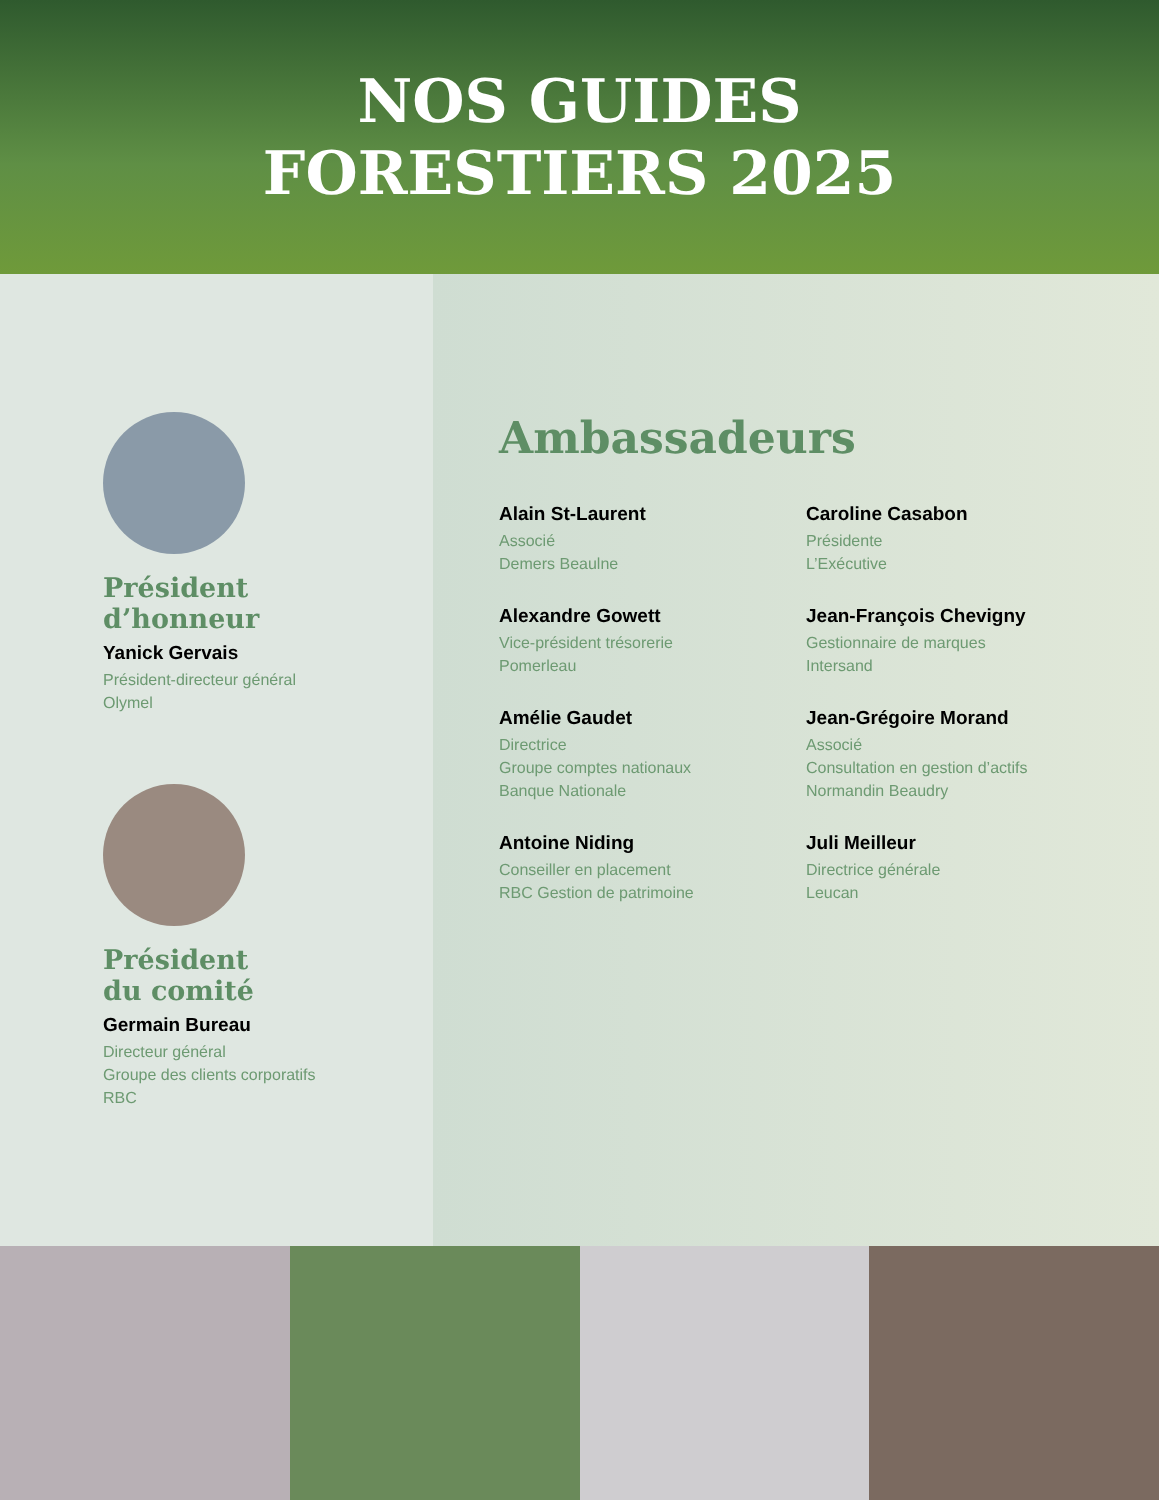NOS GUIDES
FORESTIERS 2025
Président
d’honneur
Yanick Gervais
Président-directeur général
Olymel
Président
du comité
Germain Bureau
Directeur général
Groupe des clients corporatifs
RBC
Ambassadeurs
Alain St-Laurent
Associé
Demers Beaulne
Caroline Casabon
Présidente
L’Exécutive
Alexandre Gowett
Vice-président trésorerie
Pomerleau
Jean-François Chevigny
Gestionnaire de marques
Intersand
Amélie Gaudet
Directrice
Groupe comptes nationaux
Banque Nationale
Jean-Grégoire Morand
Associé
Consultation en gestion d’actifs
Normandin Beaudry
Antoine Niding
Conseiller en placement
RBC Gestion de patrimoine
Juli Meilleur
Directrice générale
Leucan